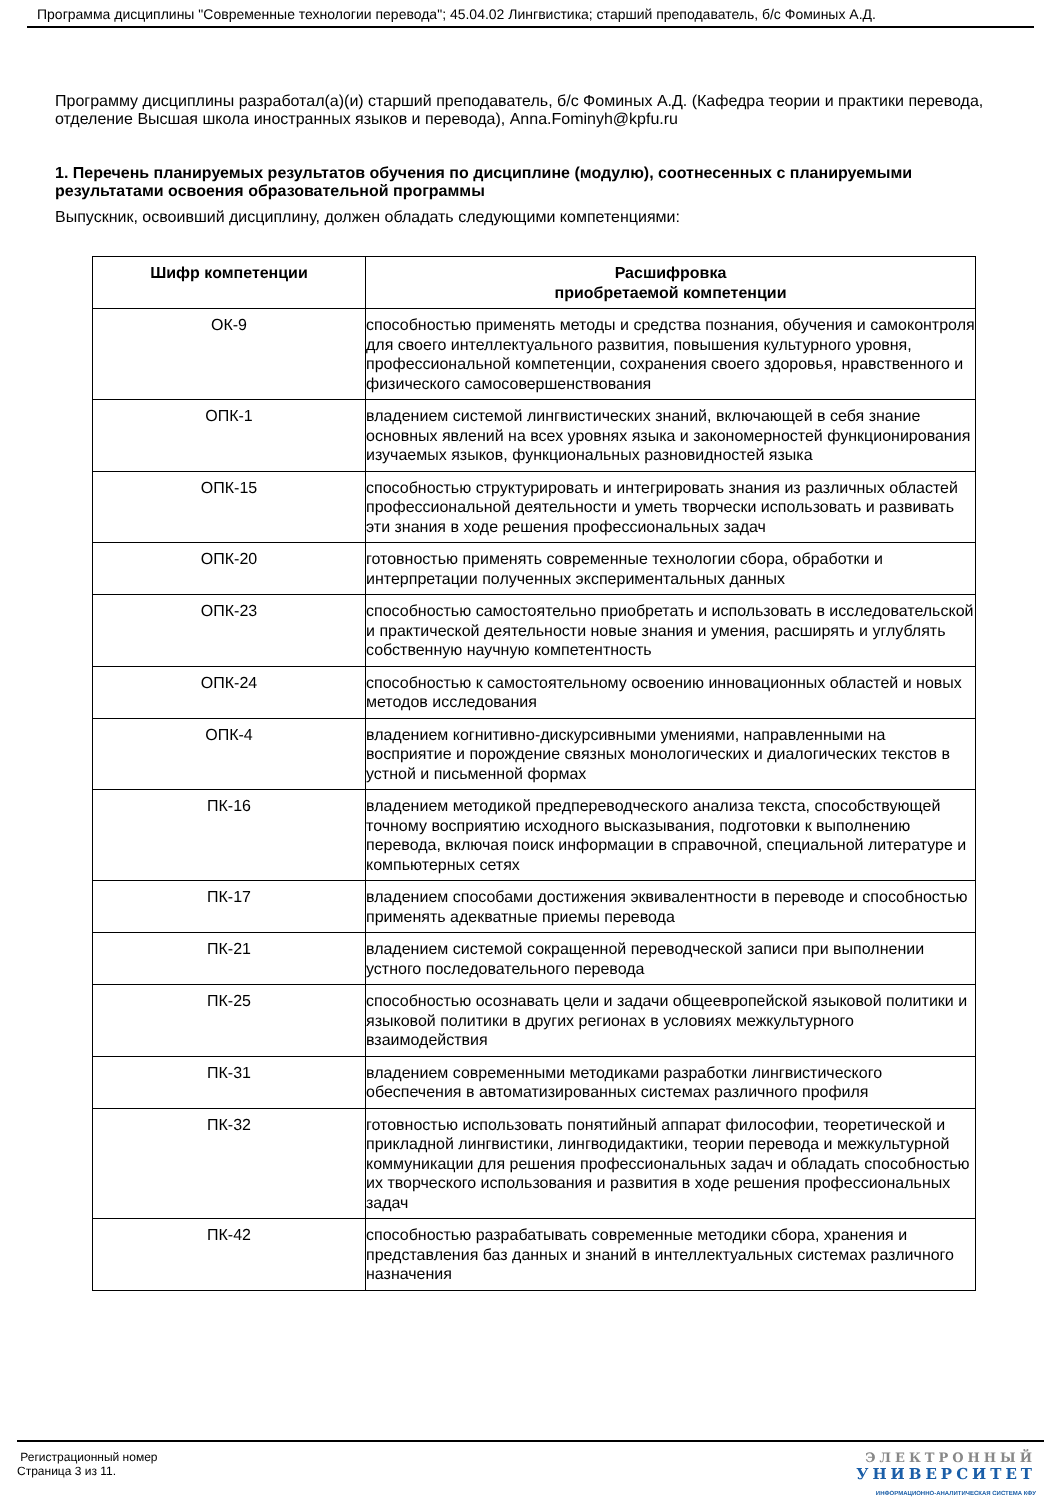Программа дисциплины "Современные технологии перевода"; 45.04.02 Лингвистика; старший преподаватель, б/с Фоминых А.Д.
Программу дисциплины разработал(а)(и) старший преподаватель, б/с Фоминых А.Д. (Кафедра теории и практики перевода, отделение Высшая школа иностранных языков и перевода), Anna.Fominyh@kpfu.ru
1. Перечень планируемых результатов обучения по дисциплине (модулю), соотнесенных с планируемыми результатами освоения образовательной программы
Выпускник, освоивший дисциплину, должен обладать следующими компетенциями:
| Шифр компетенции | Расшифровка приобретаемой компетенции |
| --- | --- |
| ОК-9 | способностью применять методы и средства познания, обучения и самоконтроля для своего интеллектуального развития, повышения культурного уровня, профессиональной компетенции, сохранения своего здоровья, нравственного и физического самосовершенствования |
| ОПК-1 | владением системой лингвистических знаний, включающей в себя знание основных явлений на всех уровнях языка и закономерностей функционирования изучаемых языков, функциональных разновидностей языка |
| ОПК-15 | способностью структурировать и интегрировать знания из различных областей профессиональной деятельности и уметь творчески использовать и развивать эти знания в ходе решения профессиональных задач |
| ОПК-20 | готовностью применять современные технологии сбора, обработки и интерпретации полученных экспериментальных данных |
| ОПК-23 | способностью самостоятельно приобретать и использовать в исследовательской и практической деятельности новые знания и умения, расширять и углублять собственную научную компетентность |
| ОПК-24 | способностью к самостоятельному освоению инновационных областей и новых методов исследования |
| ОПК-4 | владением когнитивно-дискурсивными умениями, направленными на восприятие и порождение связных монологических и диалогических текстов в устной и письменной формах |
| ПК-16 | владением методикой предпереводческого анализа текста, способствующей точному восприятию исходного высказывания, подготовки к выполнению перевода, включая поиск информации в справочной, специальной литературе и компьютерных сетях |
| ПК-17 | владением способами достижения эквивалентности в переводе и способностью применять адекватные приемы перевода |
| ПК-21 | владением системой сокращенной переводческой записи при выполнении устного последовательного перевода |
| ПК-25 | способностью осознавать цели и задачи общеевропейской языковой политики и языковой политики в других регионах в условиях межкультурного взаимодействия |
| ПК-31 | владением современными методиками разработки лингвистического обеспечения в автоматизированных системах различного профиля |
| ПК-32 | готовностью использовать понятийный аппарат философии, теоретической и прикладной лингвистики, лингводидактики, теории перевода и межкультурной коммуникации для решения профессиональных задач и обладать способностью их творческого использования и развития в ходе решения профессиональных задач |
| ПК-42 | способностью разрабатывать современные методики сбора, хранения и представления баз данных и знаний в интеллектуальных системах различного назначения |
Регистрационный номер
Страница 3 из 11.
ЭЛЕКТРОННЫЙ
УНИВЕРСИТЕТ
ИНФОРМАЦИОННО-АНАЛИТИЧЕСКАЯ СИСТЕМА КФУ